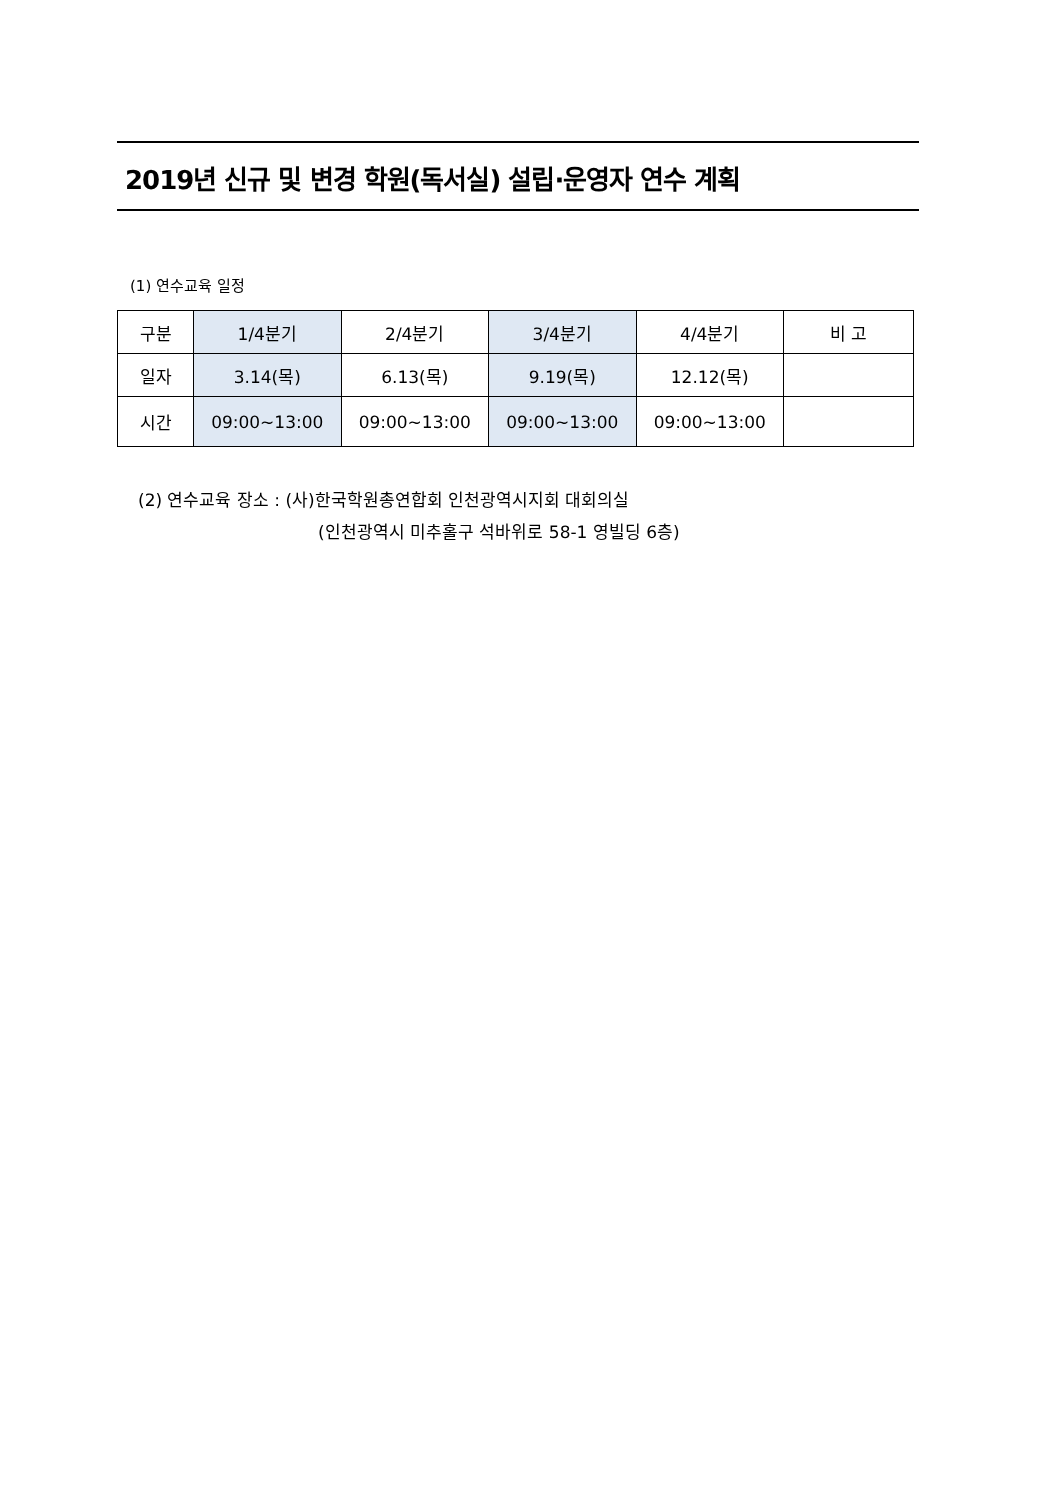2019년 신규 및 변경 학원(독서실) 설립·운영자 연수 계획
(1) 연수교육 일정
| 구분 | 1/4분기 | 2/4분기 | 3/4분기 | 4/4분기 | 비 고 |
| --- | --- | --- | --- | --- | --- |
| 일자 | 3.14(목) | 6.13(목) | 9.19(목) | 12.12(목) | |
| 시간 | 09:00~13:00 | 09:00~13:00 | 09:00~13:00 | 09:00~13:00 | |
(2) 연수교육 장소 : (사)한국학원총연합회 인천광역시지회 대회의실
(인천광역시 미추홀구 석바위로 58-1 영빌딩 6층)